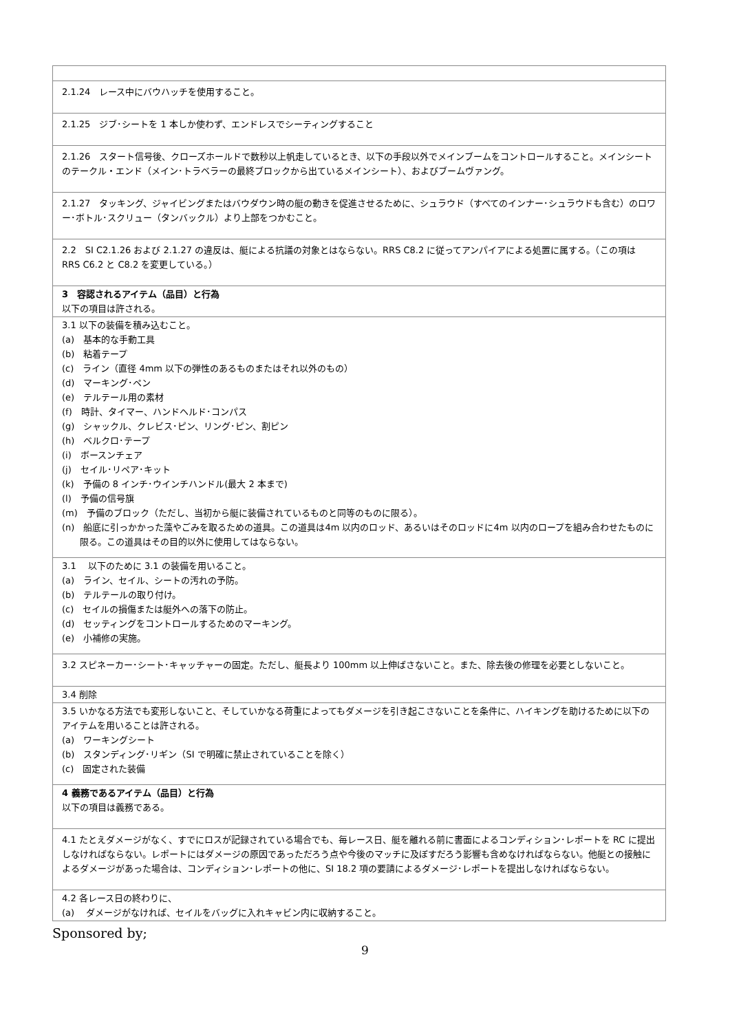| 2.1.24 レース中にバウハッチを使用すること。 |
| 2.1.25 ジブ･シートを 1 本しか使わず、エンドレスでシーティングすること |
| 2.1.26 スタート信号後、クローズホールドで数秒以上帆走しているとき、以下の手段以外でメインブームをコントロールすること。メインシートのテークル・エンド（メイン･トラベラーの最終ブロックから出ているメインシート）、およびブームヴァング。 |
| 2.1.27 タッキング、ジャイビングまたはバウダウン時の艇の動きを促進させるために、シュラウド（すべてのインナー･シュラウドも含む）のロワー･ボトル･スクリュー（タンバックル）より上部をつかむこと。 |
| 2.2 SI C2.1.26 および 2.1.27 の違反は、艇による抗議の対象とはならない。RRS C8.2 に従ってアンパイアによる処置に属する。（この項は RRS C6.2 と C8.2 を変更している。） |
| 3 容認されるアイテム（品目）と行為 以下の項目は許される。 |
| 3.1 以下の装備を積み込むこと。 (a) 基本的な手動工具 (b) 粘着テープ (c) ライン（直径 4mm 以下の弾性のあるものまたはそれ以外のもの） (d) マーキング･ペン (e) テルテール用の素材 (f) 時計、タイマー、ハンドヘルド･コンパス (g) シャックル、クレビス･ピン、リング･ピン、割ピン (h) ベルクロ･テープ (i) ボースンチェア (j) セイル･リペア･キット (k) 予備の 8 インチ･ウインチハンドル(最大 2 本まで) (l) 予備の信号旗 (m) 予備のブロック（ただし、当初から艇に装備されているものと同等のものに限る）。 (n) 船底に引っかかった藻やごみを取るための道具。この道具は4m 以内のロッド、あるいはそのロッドに4m 以内のロープを組み合わせたものに限る。この道具はその目的以外に使用してはならない。 |
| 3.1 以下のために 3.1 の装備を用いること。 (a) ライン、セイル、シートの汚れの予防。 (b) テルテールの取り付け。 (c) セイルの損傷または艇外への落下の防止。 (d) セッティングをコントロールするためのマーキング。 (e) 小補修の実施。 |
| 3.2 スピネーカー･シート･キャッチャーの固定。ただし、艇長より 100mm 以上伸ばさないこと。また、除去後の修理を必要としないこと。 |
| 3.4 削除 |
| 3.5 いかなる方法でも変形しないこと、そしていかなる荷重によってもダメージを引き起こさないことを条件に、ハイキングを助けるために以下のアイテムを用いることは許される。 (a) ワーキングシート (b) スタンディング･リギン（SI で明確に禁止されていることを除く） (c) 固定された装備 |
| 4 義務であるアイテム（品目）と行為 以下の項目は義務である。 |
| 4.1 たとえダメージがなく、すでにロスが記録されている場合でも、毎レース日、艇を離れる前に書面によるコンディション･レポートを RC に提出しなければならない。レポートにはダメージの原因であっただろう点や今後のマッチに及ぼすだろう影響も含めなければならない。他艇との接触によるダメージがあった場合は、コンディション･レポートの他に、SI 18.2 項の要請によるダメージ･レポートを提出しなければならない。 |
| 4.2 各レース日の終わりに、 (a) ダメージがなければ、セイルをバッグに入れキャビン内に収納すること。 |
Sponsored by;
9